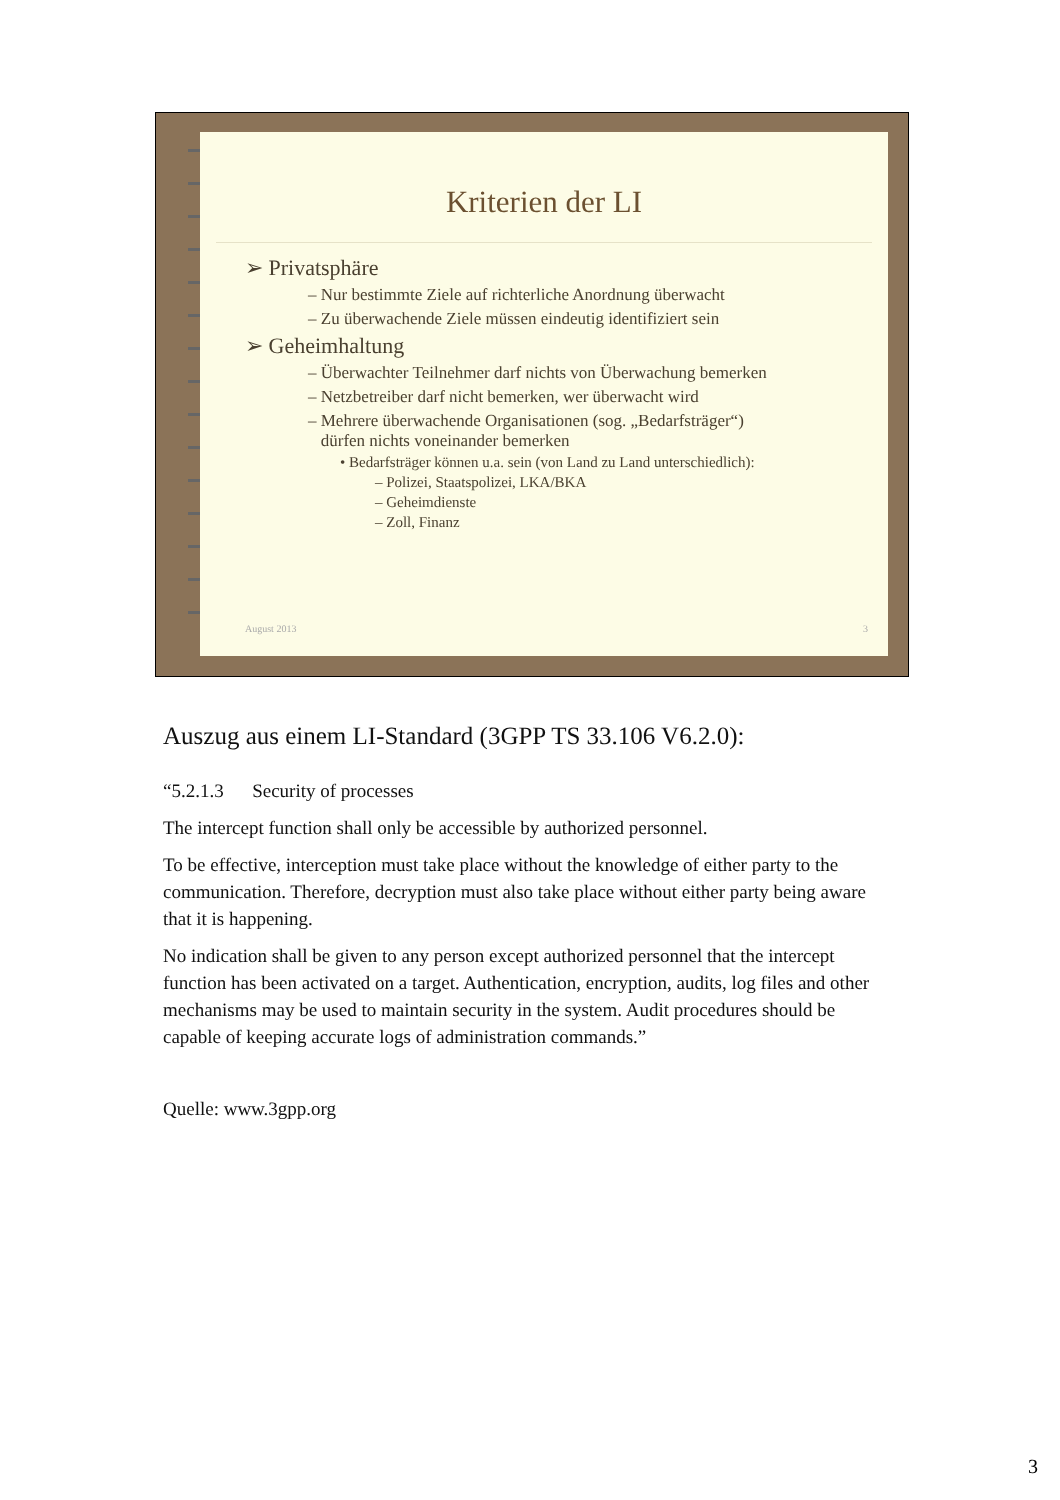Kriterien der LI
➢ Privatsphäre
– Nur bestimmte Ziele auf richterliche Anordnung überwacht
– Zu überwachende Ziele müssen eindeutig identifiziert sein
➢ Geheimhaltung
– Überwachter Teilnehmer darf nichts von Überwachung bemerken
– Netzbetreiber darf nicht bemerken, wer überwacht wird
– Mehrere überwachende Organisationen (sog. „Bedarfsträger“)
dürfen nichts voneinander bemerken
• Bedarfsträger können u.a. sein (von Land zu Land unterschiedlich):
– Polizei, Staatspolizei, LKA/BKA
– Geheimdienste
– Zoll, Finanz
August 2013 3
Auszug aus einem LI-Standard (3GPP TS 33.106 V6.2.0):
“5.2.1.3 Security of processes
The intercept function shall only be accessible by authorized personnel.
To be effective, interception must take place without the knowledge of either party to the communication. Therefore, decryption must also take place without either party being aware that it is happening.
No indication shall be given to any person except authorized personnel that the intercept function has been activated on a target. Authentication, encryption, audits, log files and other mechanisms may be used to maintain security in the system. Audit procedures should be capable of keeping accurate logs of administration commands.”
Quelle: www.3gpp.org
3